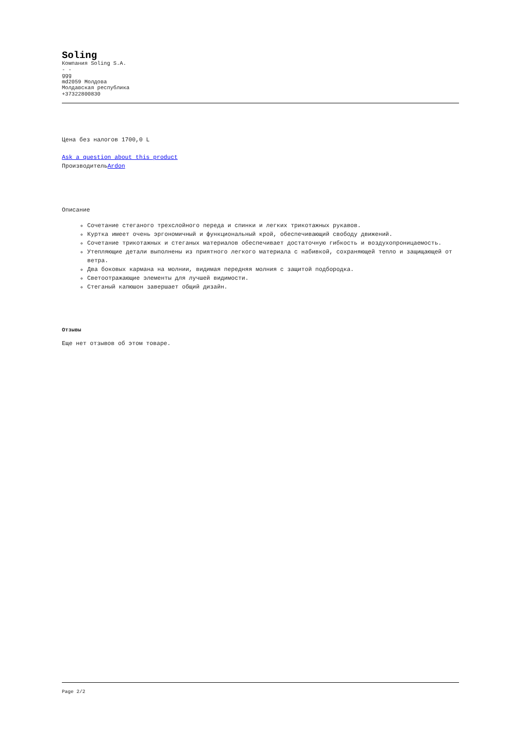Soling
Компания Soling S.A.
- -
ggg
md2059 Молдова
Молдавская республика
+37322800830
Цена без налогов 1700,0 L
Ask a question about this product
ПроизводительArdon
Описание
Сочетание стеганого трехслойного переда и спинки и легких трикотажных рукавов.
Куртка имеет очень эргономичный и функциональный крой, обеспечивающий свободу движений.
Сочетание трикотажных и стеганых материалов обеспечивает достаточную гибкость и воздухопроницаемость.
Утепляющие детали выполнены из приятного легкого материала с набивкой, сохраняющей тепло и защищающей от ветра.
Два боковых кармана на молнии, видимая передняя молния с защитой подбородка.
Светоотражающие элементы для лучшей видимости.
Стеганый капюшон завершает общий дизайн.
Отзывы
Еще нет отзывов об этом товаре.
Page 2/2